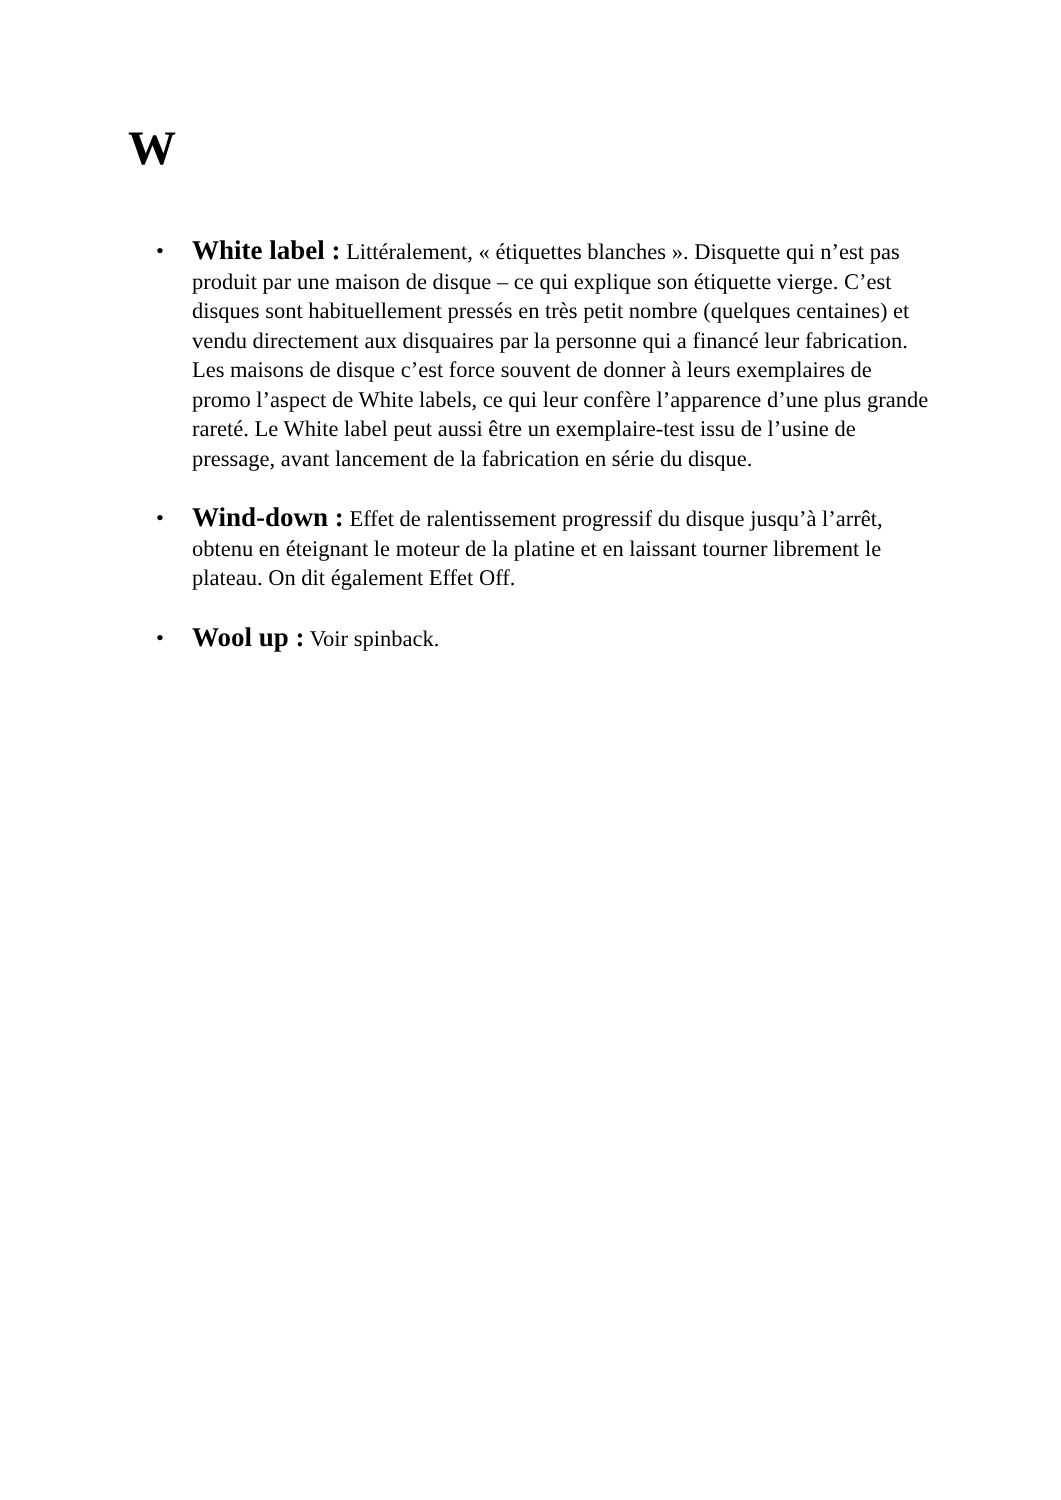W
•
White label : Littéralement, « étiquettes blanches ». Disquette qui n’est pas produit par une maison de disque – ce qui explique son étiquette vierge. C’est disques sont habituellement pressés en très petit nombre (quelques centaines) et vendu directement aux disquaires par la personne qui a financé leur fabrication. Les maisons de disque c’est force souvent de donner à leurs exemplaires de promo l’aspect de White labels, ce qui leur confère l’apparence d’une plus grande rareté. Le White label peut aussi être un exemplaire-test issu de l’usine de pressage, avant lancement de la fabrication en série du disque.
•
Wind-down : Effet de ralentissement progressif du disque jusqu’à l’arrêt, obtenu en éteignant le moteur de la platine et en laissant tourner librement le plateau. On dit également Effet Off.
•
Wool up : Voir spinback.